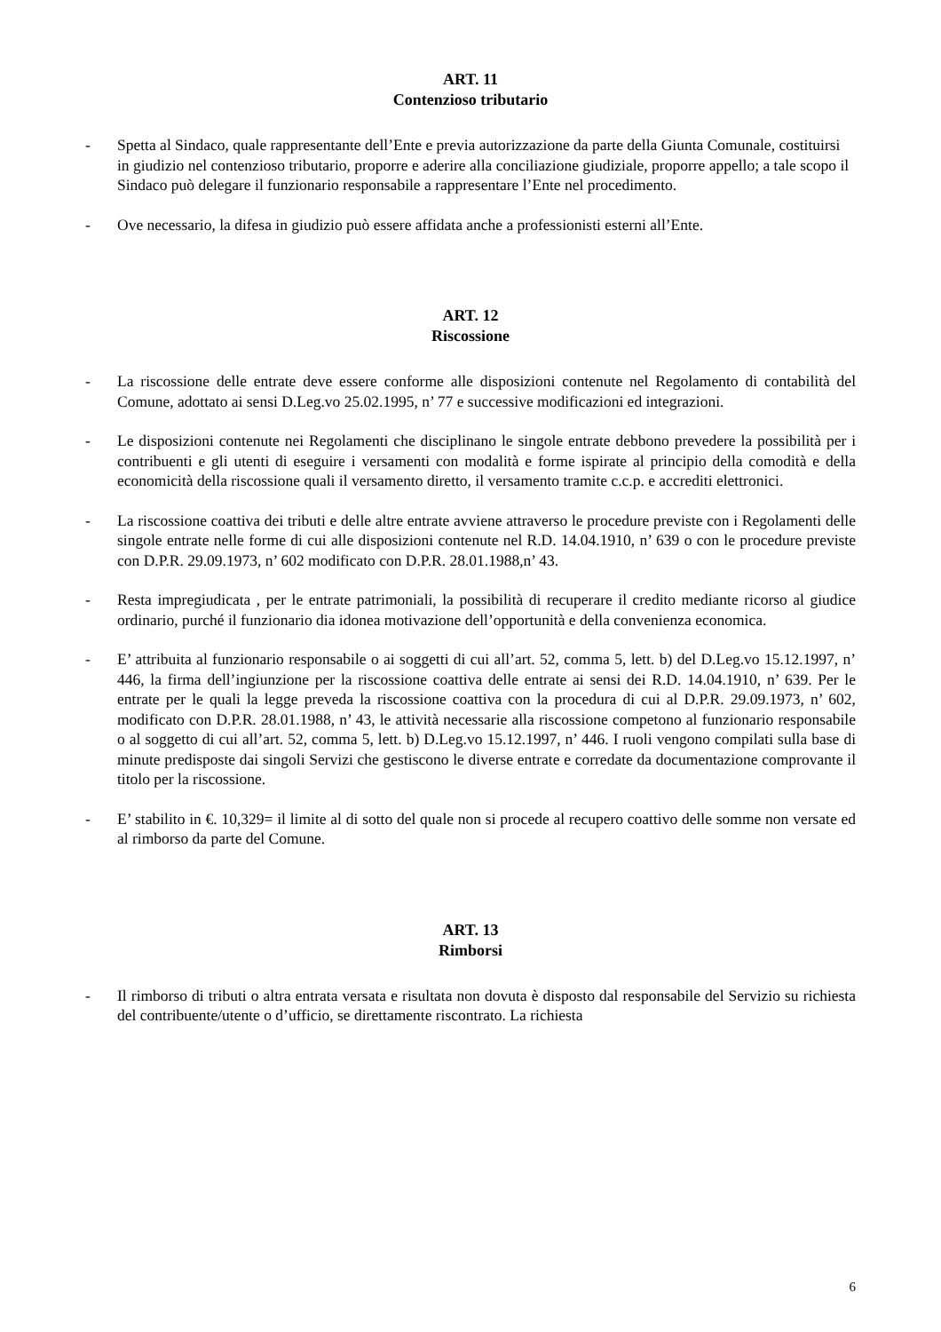ART. 11
Contenzioso tributario
- Spetta al Sindaco, quale rappresentante dell’Ente e previa autorizzazione da parte della Giunta Comunale, costituirsi in giudizio nel contenzioso tributario, proporre e aderire alla conciliazione giudiziale, proporre appello; a tale scopo il Sindaco può delegare il funzionario responsabile a rappresentare l’Ente nel procedimento.
- Ove necessario, la difesa in giudizio può essere affidata anche a professionisti esterni all’Ente.
ART. 12
Riscossione
- La riscossione delle entrate deve essere conforme alle disposizioni contenute nel Regolamento di contabilità del Comune, adottato ai sensi D.Leg.vo 25.02.1995, n’ 77 e successive modificazioni ed integrazioni.
- Le disposizioni contenute nei Regolamenti che disciplinano le singole entrate debbono prevedere la possibilità per i contribuenti e gli utenti di eseguire i versamenti con modalità e forme ispirate al principio della comodità e della economicità della riscossione quali il versamento diretto, il versamento tramite c.c.p. e accrediti elettronici.
- La riscossione coattiva dei tributi e delle altre entrate avviene attraverso le procedure previste con i Regolamenti delle singole entrate nelle forme di cui alle disposizioni contenute nel R.D. 14.04.1910, n’ 639 o con le procedure previste con D.P.R. 29.09.1973, n’ 602 modificato con D.P.R. 28.01.1988,n’ 43.
- Resta impregiudicata , per le entrate patrimoniali, la possibilità di recuperare il credito mediante ricorso al giudice ordinario, purché il funzionario dia idonea motivazione dell’opportunità e della convenienza economica.
- E’ attribuita al funzionario responsabile o ai soggetti di cui all’art. 52, comma 5, lett. b) del D.Leg.vo 15.12.1997, n’ 446, la firma dell’ingiunzione per la riscossione coattiva delle entrate ai sensi dei R.D. 14.04.1910, n’ 639. Per le entrate per le quali la legge preveda la riscossione coattiva con la procedura di cui al D.P.R. 29.09.1973, n’ 602, modificato con D.P.R. 28.01.1988, n’ 43, le attività necessarie alla riscossione competono al funzionario responsabile o al soggetto di cui all’art. 52, comma 5, lett. b) D.Leg.vo 15.12.1997, n’ 446. I ruoli vengono compilati sulla base di minute predisposte dai singoli Servizi che gestiscono le diverse entrate e corredate da documentazione comprovante il titolo per la riscossione.
- E’ stabilito in €. 10,329= il limite al di sotto del quale non si procede al recupero coattivo delle somme non versate ed al rimborso da parte del Comune.
ART. 13
Rimborsi
- Il rimborso di tributi o altra entrata versata e risultata non dovuta è disposto dal responsabile del Servizio su richiesta del contribuente/utente o d’ufficio, se direttamente riscontrato. La richiesta
6